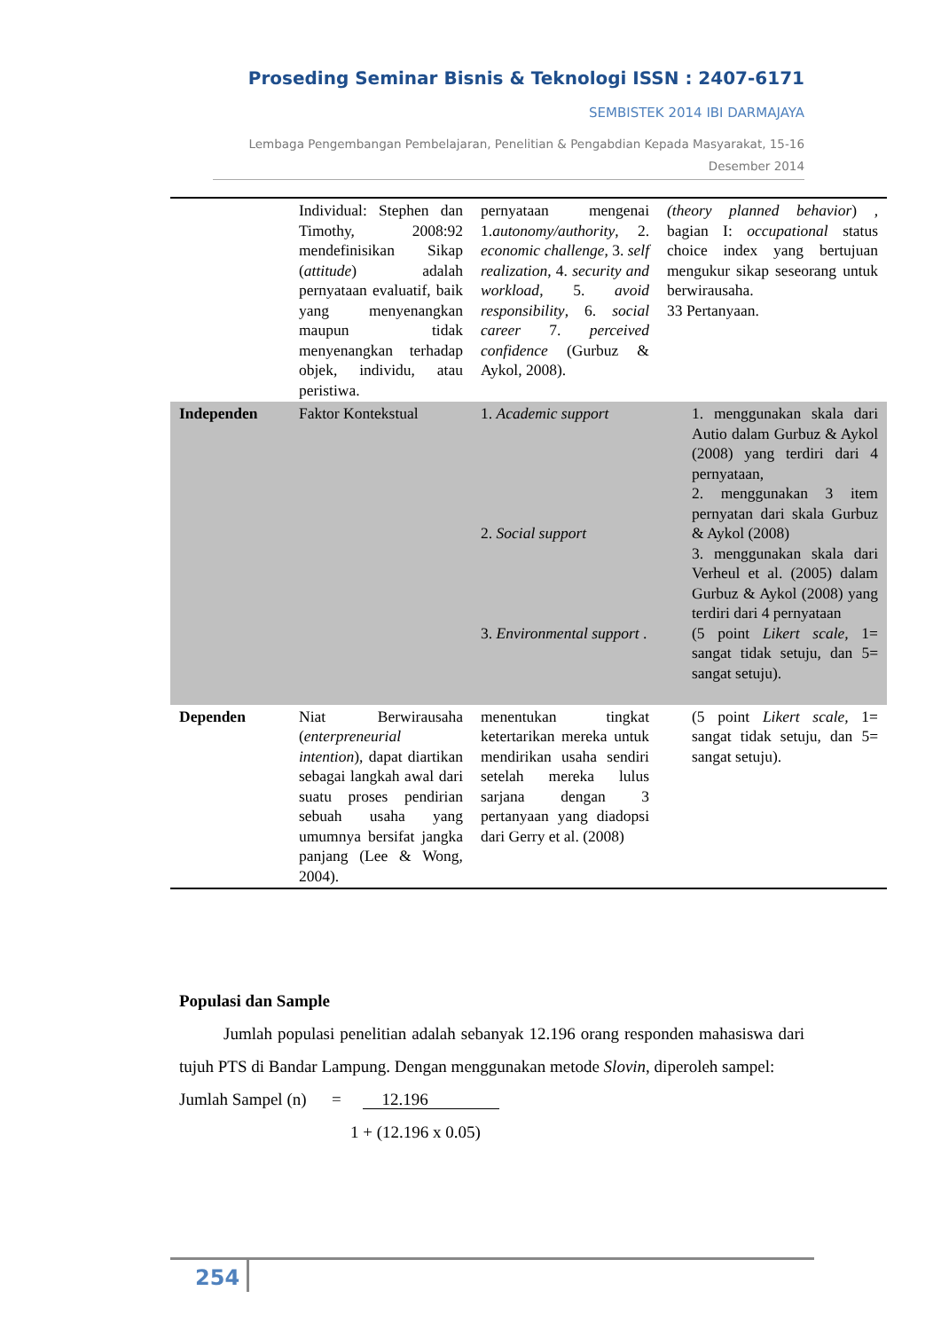Proseding Seminar Bisnis & Teknologi ISSN : 2407-6171
SEMBISTEK 2014 IBI DARMAJAYA
Lembaga Pengembangan Pembelajaran, Penelitian & Pengabdian Kepada Masyarakat, 15-16
Desember 2014
| | Individual: Stephen dan Timothy, 2008:92 mendefinisikan Sikap ( attitude ) adalah pernyataan evaluatif, baik yang menyenangkan maupun tidak menyenangkan terhadap objek, individu, atau peristiwa. | pernyataan mengenai 1. autonomy/authority , 2. economic challenge , 3. self realization , 4. security and workload , 5. avoid responsibility , 6. social career 7. perceived confidence (Gurbuz & Aykol, 2008). | (theory planned behavior ) , bagian I: occupational status choice index yang bertujuan mengukur sikap seseorang untuk berwirausaha. 33 Pertanyaan. |
| Independen | Faktor Kontekstual | 1. Academic support 2. Social support 3. Environmental support . | 1. menggunakan skala dari Autio dalam Gurbuz & Aykol (2008) yang terdiri dari 4 pernyataan, 2. menggunakan 3 item pernyatan dari skala Gurbuz & Aykol (2008) 3. menggunakan skala dari Verheul et al. (2005) dalam Gurbuz & Aykol (2008) yang terdiri dari 4 pernyataan (5 point Likert scale, 1= sangat tidak setuju, dan 5= sangat setuju). |
| Dependen | Niat Berwirausaha ( enterpreneurial intention ), dapat diartikan sebagai langkah awal dari suatu proses pendirian sebuah usaha yang umumnya bersifat jangka panjang (Lee & Wong, 2004). | menentukan tingkat ketertarikan mereka untuk mendirikan usaha sendiri setelah mereka lulus sarjana dengan 3 pertanyaan yang diadopsi dari Gerry et al. (2008) | (5 point Likert scale, 1= sangat tidak setuju, dan 5= sangat setuju). |
Populasi dan Sample
Jumlah populasi penelitian adalah sebanyak 12.196 orang responden mahasiswa dari tujuh PTS di Bandar Lampung. Dengan menggunakan metode Slovin, diperoleh sampel:
Jumlah Sampel (n) = 12.196
1 + (12.196 x 0.05)
254